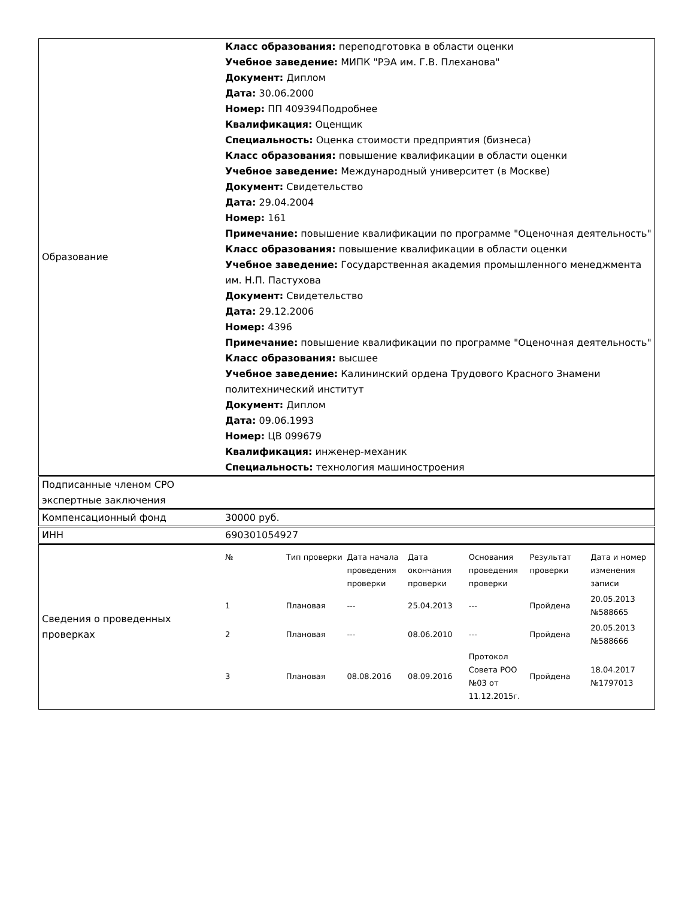| Образование | Класс образования: переподготовка в области оценки Учебное заведение: МИПК "РЭА им. Г.В. Плеханова" Документ: Диплом Дата: 30.06.2000 Номер: ПП 409394Подробнее Квалификация: Оценщик Специальность: Оценка стоимости предприятия (бизнеса) Класс образования: повышение квалификации в области оценки Учебное заведение: Международный университет (в Москве) Документ: Свидетельство Дата: 29.04.2004 Номер: 161 Примечание: повышение квалификации по программе "Оценочная деятельность" Класс образования: повышение квалификации в области оценки Учебное заведение: Государственная академия промышленного менеджмента им. Н.П. Пастухова Документ: Свидетельство Дата: 29.12.2006 Номер: 4396 Примечание: повышение квалификации по программе "Оценочная деятельность" Класс образования: высшее Учебное заведение: Калининский ордена Трудового Красного Знамени политехнический институт Документ: Диплом Дата: 09.06.1993 Номер: ЦВ 099679 Квалификация: инженер-механик Специальность: технология машиностроения |
| Подписанные членом СРО экспертные заключения | |
| Компенсационный фонд | 30000 руб. |
| ИНН | 690301054927 |
| Сведения о проведенных проверках | / № / Тип проверки / Дата начала проведения проверки / Дата окончания проверки / Основания проведения проверки / Результат проверки / Дата и номер изменения записи / / --- / --- / --- / --- / --- / --- / --- / / 1 / Плановая / --- / 25.04.2013 / --- / Пройдена / 20.05.2013 №588665 / / 2 / Плановая / --- / 08.06.2010 / --- / Пройдена / 20.05.2013 №588666 / / 3 / Плановая / 08.08.2016 / 08.09.2016 / Протокол Совета РОО №03 от 11.12.2015г. / Пройдена / 18.04.2017 №1797013 / |